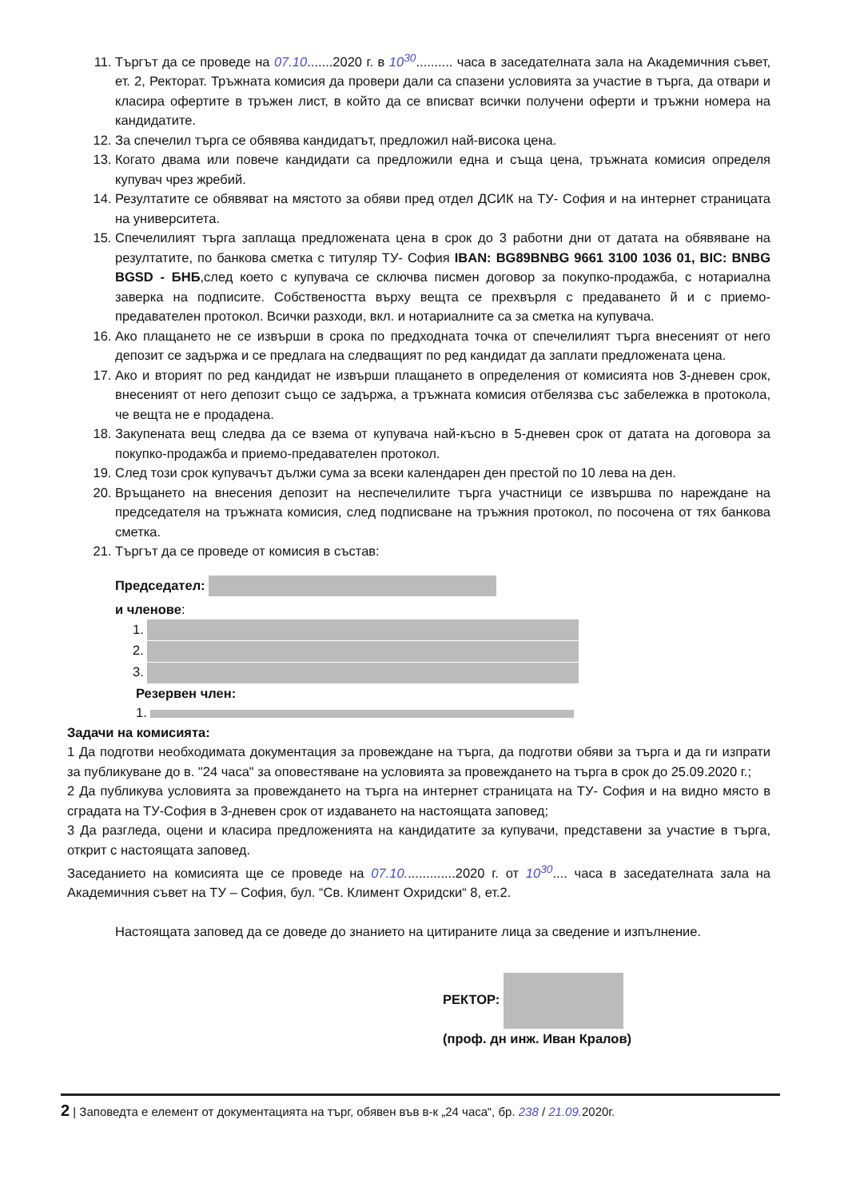11. Търгът да се проведе на 07.10.......2020 г. в 10<sup>30</sup>.......... часа в заседателната зала на Академичния съвет, ет. 2, Ректорат. Тръжната комисия да провери дали са спазени условията за участие в търга, да отвари и класира офертите в тръжен лист, в който да се вписват всички получени оферти и тръжни номера на кандидатите.
12. За спечелил търга се обявява кандидатът, предложил най-висока цена.
13. Когато двама или повече кандидати са предложили една и съща цена, тръжната комисия определя купувач чрез жребий.
14. Резултатите се обявяват на мястото за обяви пред отдел ДСИК на ТУ- София и на интернет страницата на университета.
15. Спечелилият търга заплаща предложената цена в срок до 3 работни дни от датата на обявяване на резултатите, по банкова сметка с титуляр ТУ- София IBAN: BG89BNBG 9661 3100 1036 01, BIC: BNBG BGSD - БНБ,след което с купувача се сключва писмен договор за покупко-продажба, с нотариална заверка на подписите. Собствеността върху вещта се прехвърля с предаването й и с приемо-предавателен протокол. Всички разходи, вкл. и нотариалните са за сметка на купувача.
16. Ако плащането не се извърши в срока по предходната точка от спечелилият търга внесеният от него депозит се задържа и се предлага на следващият по ред кандидат да заплати предложената цена.
17. Ако и вторият по ред кандидат не извърши плащането в определения от комисията нов 3-дневен срок, внесеният от него депозит също се задържа, а тръжната комисия отбелязва със забележка в протокола, че вещта не е продадена.
18. Закупената вещ следва да се взема от купувача най-късно в 5-дневен срок от датата на договора за покупко-продажба и приемо-предавателен протокол.
19. След този срок купувачът дължи сума за всеки календарен ден престой по 10 лева на ден.
20. Връщането на внесения депозит на неспечелилите търга участници се извършва по нареждане на председателя на тръжната комисия, след подписване на тръжния протокол, по посочена от тях банкова сметка.
21. Търгът да се проведе от комисия в състав:
Председател:
и членове:
1.
2.
3.
Резервен член:
1.
Задачи на комисията:
1 Да подготви необходимата документация за провеждане на търга, да подготви обяви за търга и да ги изпрати за публикуване до в. "24 часа" за оповестяване на условията за провеждането на търга в срок до 25.09.2020 г.;
2 Да публикува условията за провеждането на търга на интернет страницата на ТУ- София и на видно място в сградата на ТУ-София в 3-дневен срок от издаването на настоящата заповед;
3 Да разгледа, оцени и класира предложенията на кандидатите за купувачи, представени за участие в търга, открит с настоящата заповед.
Заседанието на комисията ще се проведе на 07.10..............2020 г. от 10<sup>30</sup>.... часа в заседателната зала на Академичния съвет на ТУ – София, бул. “Св. Климент Охридски“ 8, ет.2.
Настоящата заповед да се доведе до знанието на цитираните лица за сведение и изпълнение.
РЕКТОР:
(проф. дн инж. Иван Кралов)
2 | Заповедта е елемент от документацията на търг, обявен във в-к „24 часа“, бр. 238 / 21.09. 2020г.